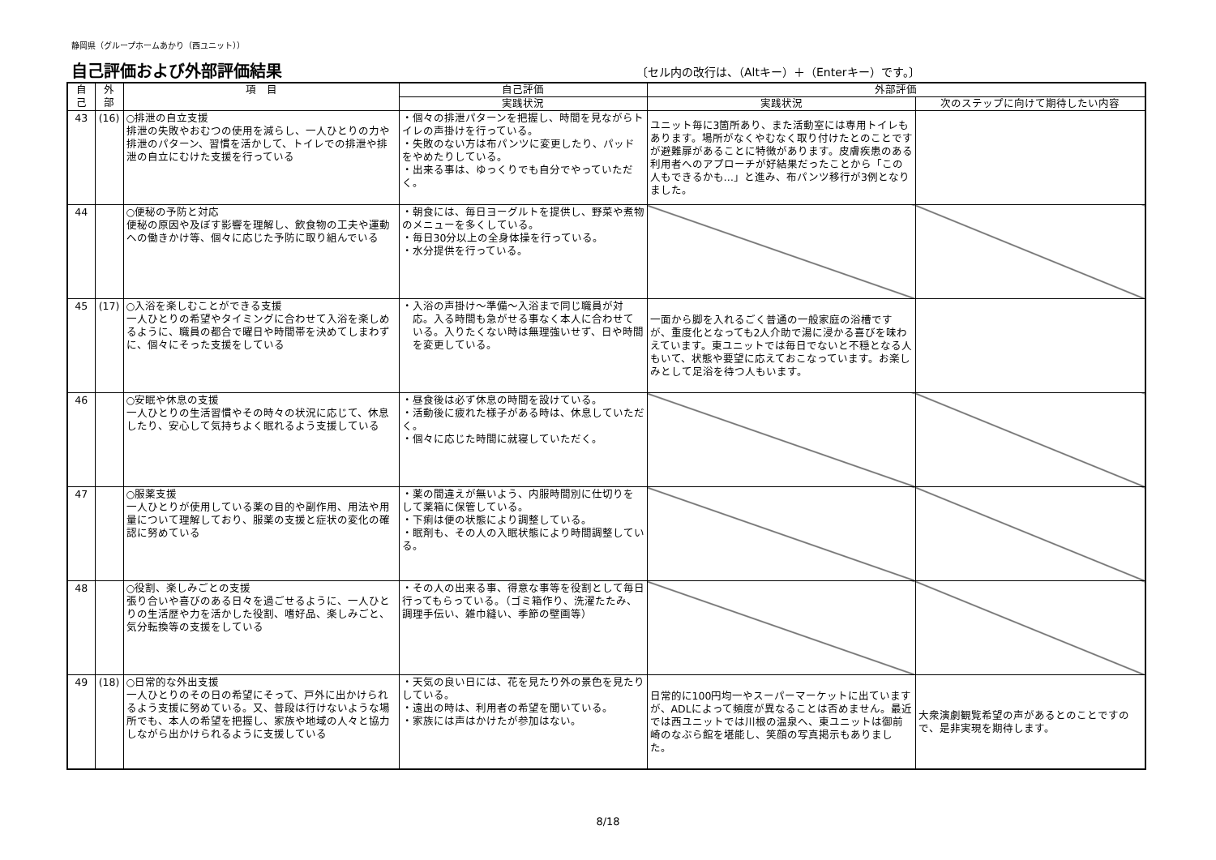静岡県（グループホームあかり（西ユニット））
自己評価および外部評価結果
〔セル内の改行は、（Altキー）＋（Enterキー）です。〕
| 自 己 | 外 部 | 項 目 | 自己評価 | 外部評価 | |
| --- | --- | --- | --- | --- | --- |
| | | | 実践状況 | 実践状況 | 次のステップに向けて期待したい内容 |
| 43 | (16) | ○排泄の自立支援 排泄の失敗やおむつの使用を減らし、一人ひとりの力や排泄のパターン、習慣を活かして、トイレでの排泄や排泄の自立にむけた支援を行っている | ・個々の排泄パターンを把握し、時間を見ながらトイレの声掛けを行っている。 ・失敗のない方は布パンツに変更したり、パッドをやめたりしている。 ・出来る事は、ゆっくりでも自分でやっていただく。 | ユニット毎に3箇所あり、また活動室には専用トイレもあります。場所がなくやむなく取り付けたとのことですが避難扉があることに特徴があります。皮膚疾患のある利用者へのアプローチが好結果だったことから「この人もできるかも…」と進み、布パンツ移行が3例となりました。 | |
| 44 | | ○便秘の予防と対応 便秘の原因や及ぼす影響を理解し、飲食物の工夫や運動への働きかけ等、個々に応じた予防に取り組んでいる | ・朝食には、毎日ヨーグルトを提供し、野菜や煮物のメニューを多くしている。 ・毎日30分以上の全身体操を行っている。 ・水分提供を行っている。 | | |
| 45 | (17) | ○入浴を楽しむことができる支援 一人ひとりの希望やタイミングに合わせて入浴を楽しめるように、職員の都合で曜日や時間帯を決めてしまわずに、個々にそった支援をしている | ・入浴の声掛け～準備～入浴まで同じ職員が対 応。入る時間も急がせる事なく本人に合わせて いる。入りたくない時は無理強いせず、日や時間 を変更している。 | 一面から脚を入れるごく普通の一般家庭の浴槽ですが、重度化となっても2人介助で湯に浸かる喜びを味わえています。東ユニットでは毎日でないと不穏となる人もいて、状態や要望に応えておこなっています。お楽しみとして足浴を待つ人もいます。 | |
| 46 | | ○安眠や休息の支援 一人ひとりの生活習慣やその時々の状況に応じて、休息したり、安心して気持ちよく眠れるよう支援している | ・昼食後は必ず休息の時間を設けている。 ・活動後に疲れた様子がある時は、休息していただく。 ・個々に応じた時間に就寝していただく。 | | |
| 47 | | ○服薬支援 一人ひとりが使用している薬の目的や副作用、用法や用量について理解しており、服薬の支援と症状の変化の確認に努めている | ・薬の間違えが無いよう、内服時間別に仕切りを して薬箱に保管している。 ・下痢は便の状態により調整している。 ・眠剤も、その人の入眠状態により時間調整している。 | | |
| 48 | | ○役割、楽しみごとの支援 張り合いや喜びのある日々を過ごせるように、一人ひとりの生活歴や力を活かした役割、嗜好品、楽しみごと、気分転換等の支援をしている | ・その人の出来る事、得意な事等を役割として毎日行ってもらっている。（ゴミ箱作り、洗濯たたみ、調理手伝い、雑巾縫い、季節の壁画等） | | |
| 49 | (18) | ○日常的な外出支援 一人ひとりのその日の希望にそって、戸外に出かけられるよう支援に努めている。又、普段は行けないような場所でも、本人の希望を把握し、家族や地域の人々と協力しながら出かけられるように支援している | ・天気の良い日には、花を見たり外の景色を見たりしている。 ・遠出の時は、利用者の希望を聞いている。 ・家族には声はかけたが参加はない。 | 日常的に100円均一やスーパーマーケットに出ていますが、ADLによって頻度が異なることは否めません。最近では西ユニットでは川根の温泉へ、東ユニットは御前崎のなぶら館を堪能し、笑顔の写真掲示もありました。 | 大衆演劇観覧希望の声があるとのことですので、是非実現を期待します。 |
8/18